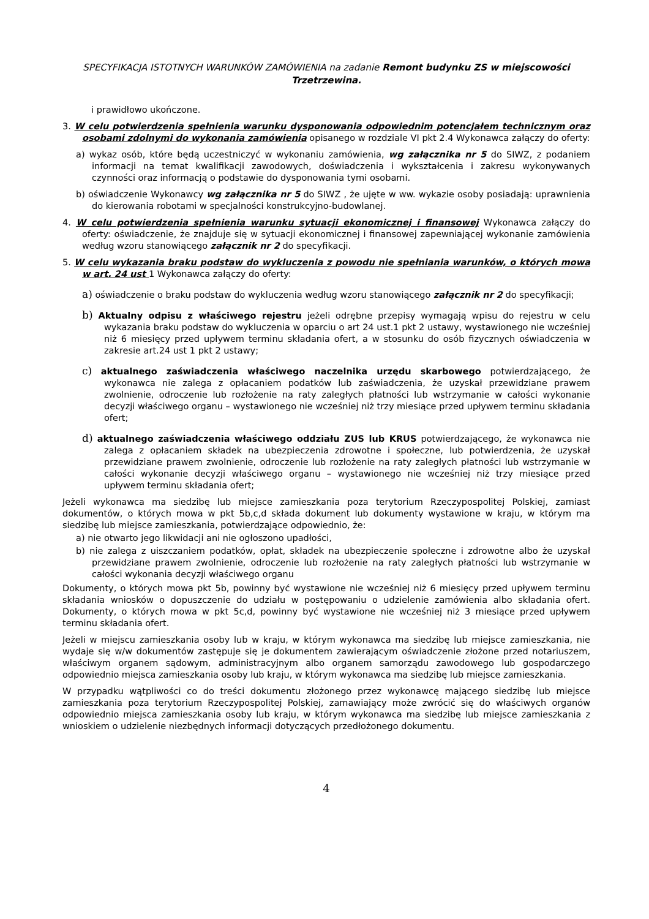SPECYFIKACJA ISTOTNYCH WARUNKÓW ZAMÓWIENIA na zadanie Remont budynku ZS w miejscowości Trzetrzewina.
i prawidłowo ukończone.
3. W celu potwierdzenia spełnienia warunku dysponowania odpowiednim potencjałem technicznym oraz osobami zdolnymi do wykonania zamówienia opisanego w rozdziale VI pkt 2.4 Wykonawca załączy do oferty:
a) wykaz osób, które będą uczestniczyć w wykonaniu zamówienia, wg załącznika nr 5 do SIWZ, z podaniem informacji na temat kwalifikacji zawodowych, doświadczenia i wykształcenia i zakresu wykonywanych czynności oraz informacją o podstawie do dysponowania tymi osobami.
b) oświadczenie Wykonawcy wg załącznika nr 5 do SIWZ , że ujęte w ww. wykazie osoby posiadają: uprawnienia do kierowania robotami w specjalności konstrukcyjno-budowlanej.
4. W celu potwierdzenia spełnienia warunku sytuacji ekonomicznej i finansowej Wykonawca załączy do oferty: oświadczenie, że znajduje się w sytuacji ekonomicznej i finansowej zapewniającej wykonanie zamówienia według wzoru stanowiącego załącznik nr 2 do specyfikacji.
5. W celu wykazania braku podstaw do wykluczenia z powodu nie spełniania warunków, o których mowa w art. 24 ust 1 Wykonawca załączy do oferty:
a) oświadczenie o braku podstaw do wykluczenia według wzoru stanowiącego załącznik nr 2 do specyfikacji;
b) Aktualny odpisu z właściwego rejestru jeżeli odrębne przepisy wymagają wpisu do rejestru w celu wykazania braku podstaw do wykluczenia w oparciu o art 24 ust.1 pkt 2 ustawy, wystawionego nie wcześniej niż 6 miesięcy przed upływem terminu składania ofert, a w stosunku do osób fizycznych oświadczenia w zakresie art.24 ust 1 pkt 2 ustawy;
c) aktualnego zaświadczenia właściwego naczelnika urzędu skarbowego potwierdzającego, że wykonawca nie zalega z opłacaniem podatków lub zaświadczenia, że uzyskał przewidziane prawem zwolnienie, odroczenie lub rozłożenie na raty zaległych płatności lub wstrzymanie w całości wykonanie decyzji właściwego organu – wystawionego nie wcześniej niż trzy miesiące przed upływem terminu składania ofert;
d) aktualnego zaświadczenia właściwego oddziału ZUS lub KRUS potwierdzającego, że wykonawca nie zalega z opłacaniem składek na ubezpieczenia zdrowotne i społeczne, lub potwierdzenia, że uzyskał przewidziane prawem zwolnienie, odroczenie lub rozłożenie na raty zaległych płatności lub wstrzymanie w całości wykonanie decyzji właściwego organu – wystawionego nie wcześniej niż trzy miesiące przed upływem terminu składania ofert;
Jeżeli wykonawca ma siedzibę lub miejsce zamieszkania poza terytorium Rzeczypospolitej Polskiej, zamiast dokumentów, o których mowa w pkt 5b,c,d składa dokument lub dokumenty wystawione w kraju, w którym ma siedzibę lub miejsce zamieszkania, potwierdzające odpowiednio, że:
a) nie otwarto jego likwidacji ani nie ogłoszono upadłości,
b) nie zalega z uiszczaniem podatków, opłat, składek na ubezpieczenie społeczne i zdrowotne albo że uzyskał przewidziane prawem zwolnienie, odroczenie lub rozłożenie na raty zaległych płatności lub wstrzymanie w całości wykonania decyzji właściwego organu
Dokumenty, o których mowa pkt 5b, powinny być wystawione nie wcześniej niż 6 miesięcy przed upływem terminu składania wniosków o dopuszczenie do udziału w postępowaniu o udzielenie zamówienia albo składania ofert. Dokumenty, o których mowa w pkt 5c,d, powinny być wystawione nie wcześniej niż 3 miesiące przed upływem terminu składania ofert.
Jeżeli w miejscu zamieszkania osoby lub w kraju, w którym wykonawca ma siedzibę lub miejsce zamieszkania, nie wydaje się w/w dokumentów zastępuje się je dokumentem zawierającym oświadczenie złożone przed notariuszem, właściwym organem sądowym, administracyjnym albo organem samorządu zawodowego lub gospodarczego odpowiednio miejsca zamieszkania osoby lub kraju, w którym wykonawca ma siedzibę lub miejsce zamieszkania.
W przypadku wątpliwości co do treści dokumentu złożonego przez wykonawcę mającego siedzibę lub miejsce zamieszkania poza terytorium Rzeczypospolitej Polskiej, zamawiający może zwrócić się do właściwych organów odpowiednio miejsca zamieszkania osoby lub kraju, w którym wykonawca ma siedzibę lub miejsce zamieszkania z wnioskiem o udzielenie niezbędnych informacji dotyczących przedłożonego dokumentu.
4